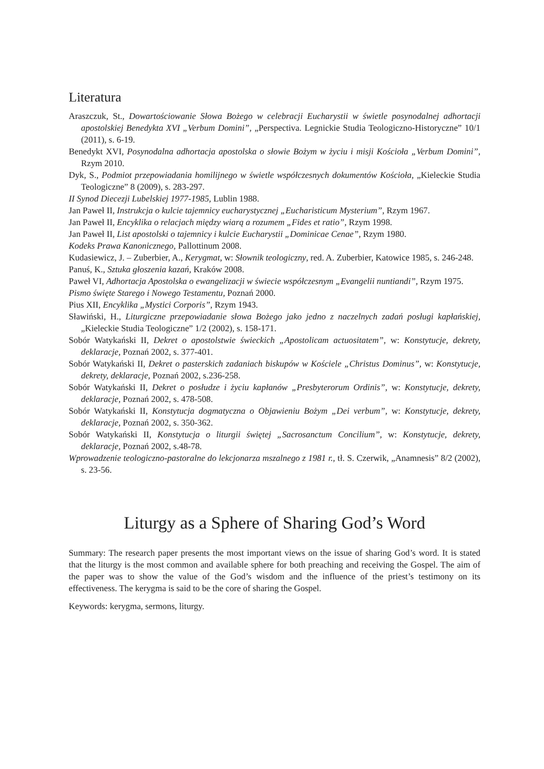Literatura
Araszczuk, St., Dowartościowanie Słowa Bożego w celebracji Eucharystii w świetle posynodalnej adhortacji apostolskiej Benedykta XVI „Verbum Domini”, „Perspectiva. Legnickie Studia Teologiczno-Historyczne” 10/1 (2011), s. 6-19.
Benedykt XVI, Posynodalna adhortacja apostolska o słowie Bożym w życiu i misji Kościoła „Verbum Domini”, Rzym 2010.
Dyk, S., Podmiot przepowiadania homilijnego w świetle współczesnych dokumentów Kościoła, „Kieleckie Studia Teologiczne” 8 (2009), s. 283-297.
II Synod Diecezji Lubelskiej 1977-1985, Lublin 1988.
Jan Paweł II, Instrukcja o kulcie tajemnicy eucharystycznej „Eucharisticum Mysterium”, Rzym 1967.
Jan Paweł II, Encyklika o relacjach między wiarą a rozumem „Fides et ratio”, Rzym 1998.
Jan Paweł II, List apostolski o tajemnicy i kulcie Eucharystii „Dominicae Cenae”, Rzym 1980.
Kodeks Prawa Kanonicznego, Pallottinum 2008.
Kudasiewicz, J. – Zuberbier, A., Kerygmat, w: Słownik teologiczny, red. A. Zuberbier, Katowice 1985, s. 246-248.
Panuś, K., Sztuka głoszenia kazań, Kraków 2008.
Paweł VI, Adhortacja Apostolska o ewangelizacji w świecie współczesnym „Evangelii nuntiandi”, Rzym 1975.
Pismo święte Starego i Nowego Testamentu, Poznań 2000.
Pius XII, Encyklika „Mystici Corporis”, Rzym 1943.
Sławiński, H., Liturgiczne przepowiadanie słowa Bożego jako jedno z naczelnych zadań posługi kapłańskiej, „Kieleckie Studia Teologiczne” 1/2 (2002), s. 158-171.
Sobór Watykański II, Dekret o apostolstwie świeckich „Apostolicam actuositatem”, w: Konstytucje, dekrety, deklaracje, Poznań 2002, s. 377-401.
Sobór Watykański II, Dekret o pasterskich zadaniach biskupów w Kościele „Christus Dominus”, w: Konstytucje, dekrety, deklaracje, Poznań 2002, s.236-258.
Sobór Watykański II, Dekret o posłudze i życiu kapłanów „Presbyterorum Ordinis”, w: Konstytucje, dekrety, deklaracje, Poznań 2002, s. 478-508.
Sobór Watykański II, Konstytucja dogmatyczna o Objawieniu Bożym „Dei verbum”, w: Konstytucje, dekrety, deklaracje, Poznań 2002, s. 350-362.
Sobór Watykański II, Konstytucja o liturgii świętej „Sacrosanctum Concilium”, w: Konstytucje, dekrety, deklaracje, Poznań 2002, s.48-78.
Wprowadzenie teologiczno-pastoralne do lekcjonarza mszalnego z 1981 r., tł. S. Czerwik, „Anamnesis” 8/2 (2002), s. 23-56.
Liturgy as a Sphere of Sharing God’s Word
Summary: The research paper presents the most important views on the issue of sharing God’s word. It is stated that the liturgy is the most common and available sphere for both preaching and receiving the Gospel. The aim of the paper was to show the value of the God’s wisdom and the influence of the priest’s testimony on its effectiveness. The kerygma is said to be the core of sharing the Gospel.
Keywords: kerygma, sermons, liturgy.